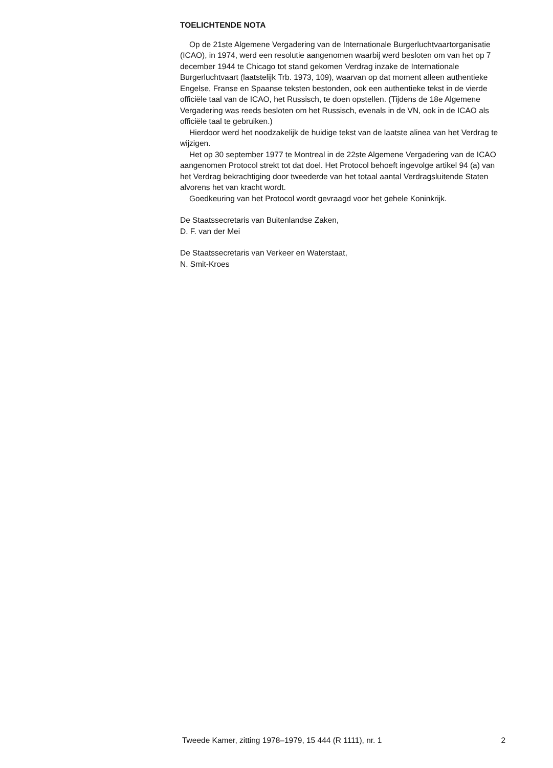TOELICHTENDE NOTA
Op de 21ste Algemene Vergadering van de Internationale Burgerluchtvaartorganisatie (ICAO), in 1974, werd een resolutie aangenomen waarbij werd besloten om van het op 7 december 1944 te Chicago tot stand gekomen Verdrag inzake de Internationale Burgerluchtvaart (laatstelijk Trb. 1973, 109), waarvan op dat moment alleen authentieke Engelse, Franse en Spaanse teksten bestonden, ook een authentieke tekst in de vierde officiële taal van de ICAO, het Russisch, te doen opstellen. (Tijdens de 18e Algemene Vergadering was reeds besloten om het Russisch, evenals in de VN, ook in de ICAO als officiële taal te gebruiken.)
Hierdoor werd het noodzakelijk de huidige tekst van de laatste alinea van het Verdrag te wijzigen.
Het op 30 september 1977 te Montreal in de 22ste Algemene Vergadering van de ICAO aangenomen Protocol strekt tot dat doel. Het Protocol behoeft ingevolge artikel 94 (a) van het Verdrag bekrachtiging door tweederde van het totaal aantal Verdragsluitende Staten alvorens het van kracht wordt.
Goedkeuring van het Protocol wordt gevraagd voor het gehele Koninkrijk.
De Staatssecretaris van Buitenlandse Zaken,
D. F. van der Mei
De Staatssecretaris van Verkeer en Waterstaat,
N. Smit-Kroes
Tweede Kamer, zitting 1978–1979, 15 444 (R 1111), nr. 1 2